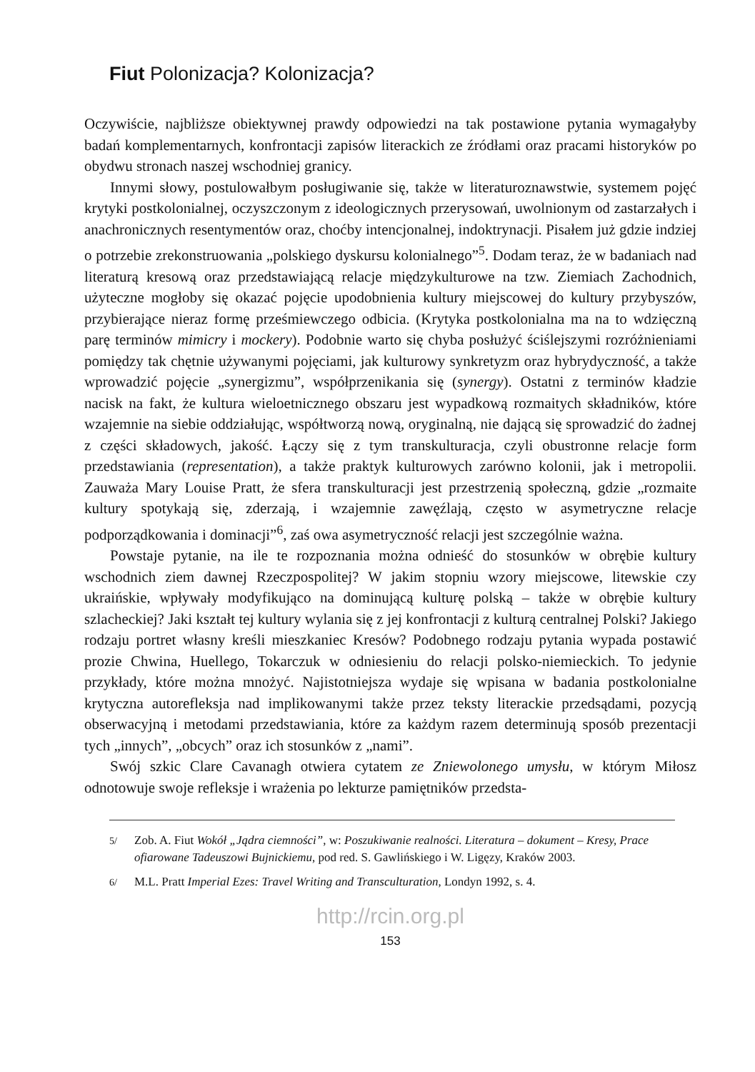Fiut Polonizacja? Kolonizacja?
Oczywiście, najbliższe obiektywnej prawdy odpowiedzi na tak postawione pytania wymagałyby badań komplementarnych, konfrontacji zapisów literackich ze źródłami oraz pracami historyków po obydwu stronach naszej wschodniej granicy.
Innymi słowy, postulowałbym posługiwanie się, także w literaturoznawstwie, systemem pojęć krytyki postkolonialnej, oczyszczonym z ideologicznych przerysowań, uwolnionym od zastarzałych i anachronicznych resentymentów oraz, choćby intencjonalnej, indoktrynacji. Pisałem już gdzie indziej o potrzebie zrekonstruowania „polskiego dyskursu kolonialnego”<sup>5</sup>. Dodam teraz, że w badaniach nad literaturą kresową oraz przedstawiającą relacje międzykulturowe na tzw. Ziemiach Zachodnich, użyteczne mogłoby się okazać pojęcie upodobnienia kultury miejscowej do kultury przybyszów, przybierające nieraz formę prześmiewczego odbicia. (Krytyka postkolonialna ma na to wdzięczną parę terminów mimicry i mockery). Podobnie warto się chyba posłużyć ściślejszymi rozróżnieniami pomiędzy tak chętnie używanymi pojęciami, jak kulturowy synkretyzm oraz hybrydyczność, a także wprowadzić pojęcie „synergizmu”, współprzenikania się (synergy). Ostatni z terminów kładzie nacisk na fakt, że kultura wieloetnicznego obszaru jest wypadkową rozmaitych składników, które wzajemnie na siebie oddziałując, współtworzą nową, oryginalną, nie dającą się sprowadzić do żadnej z części składowych, jakość. Łączy się z tym transkulturacja, czyli obustronne relacje form przedstawiania (representation), a także praktyk kulturowych zarówno kolonii, jak i metropolii. Zauważa Mary Louise Pratt, że sfera transkulturacji jest przestrzenią społeczną, gdzie „rozmaite kultury spotykają się, zderzają, i wzajemnie zawęźlają, często w asymetryczne relacje podporządkowania i dominacji”<sup>6</sup>, zaś owa asymetryczność relacji jest szczególnie ważna.
Powstaje pytanie, na ile te rozpoznania można odnieść do stosunków w obrębie kultury wschodnich ziem dawnej Rzeczpospolitej? W jakim stopniu wzory miejscowe, litewskie czy ukraińskie, wpływały modyfikująco na dominującą kulturę polską – także w obrębie kultury szlacheckiej? Jaki kształt tej kultury wylania się z jej konfrontacji z kulturą centralnej Polski? Jakiego rodzaju portret własny kreśli mieszkaniec Kresów? Podobnego rodzaju pytania wypada postawić prozie Chwina, Huellego, Tokarczuk w odniesieniu do relacji polsko-niemieckich. To jedynie przykłady, które można mnożyć. Najistotniejsza wydaje się wpisana w badania postkolonialne krytyczna autorefleksja nad implikowanymi także przez teksty literackie przedsądami, pozycją obserwacyjną i metodami przedstawiania, które za każdym razem determinują sposób prezentacji tych „innych”, „obcych” oraz ich stosunków z „nami”.
Swój szkic Clare Cavanagh otwiera cytatem ze Zniewolonego umysłu, w którym Miłosz odnotowuje swoje refleksje i wrażenia po lekturze pamiętników przedsta-
<sup>5/</sup> Zob. A. Fiut Wokół „Jądra ciemności”, w: Poszukiwanie realności. Literatura – dokument – Kresy, Prace ofiarowane Tadeuszowi Bujnickiemu, pod red. S. Gawlińskiego i W. Ligęzy, Kraków 2003.
<sup>6/</sup> M.L. Pratt Imperial Ezes: Travel Writing and Transculturation, Londyn 1992, s. 4.
http://rcin.org.pl
153